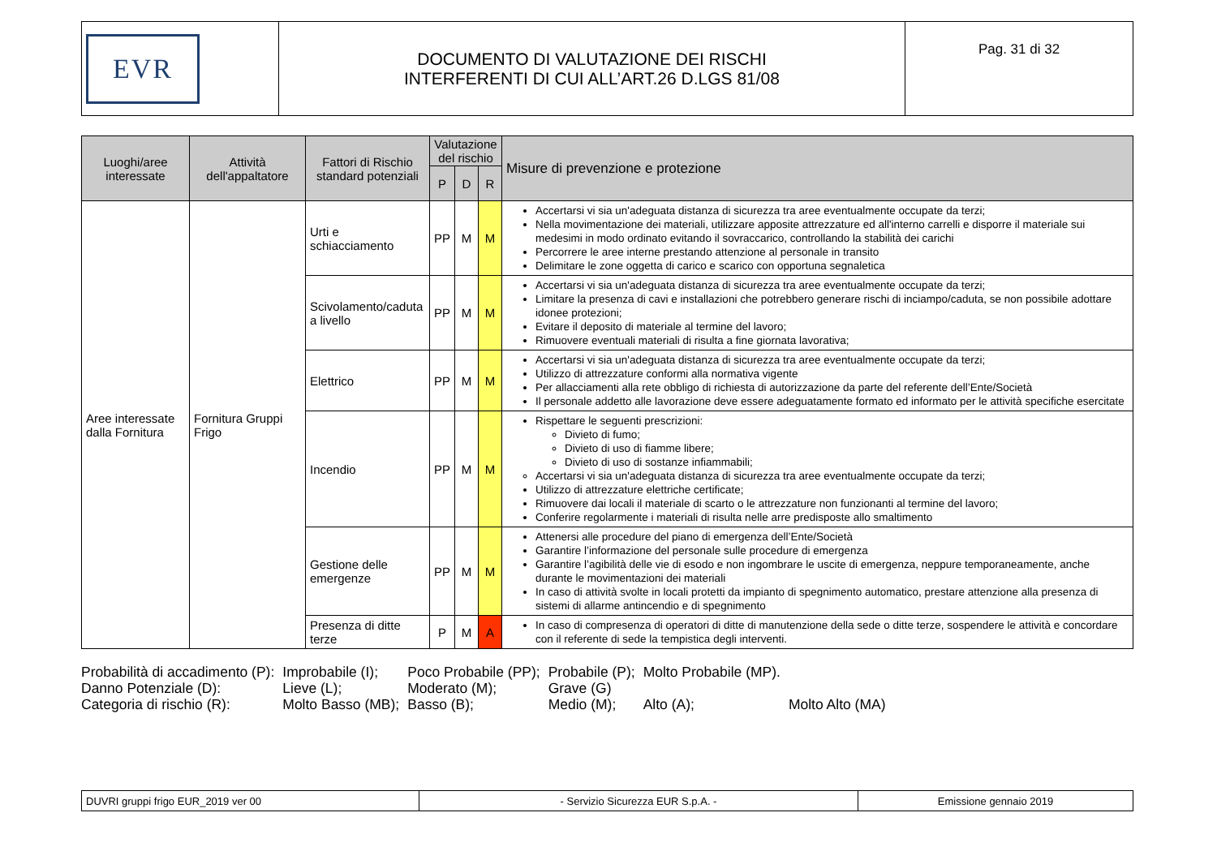| EVR | DOCUMENTO DI VALUTAZIONE DEI RISCHI INTERFERENTI DI CUI ALL’ART.26 D.LGS 81/08 | Pag. 31 di 32 |
| Luoghi/aree interessate | Attività dell'appaltatore | Fattori di Rischio standard potenziali | Valutazione del rischio | | | Misure di prevenzione e protezione |
| --- | --- | --- | --- | --- | --- | --- |
| | | | P | D | R | |
| Aree interessate dalla Fornitura | Fornitura Gruppi Frigo | Urti e schiacciamento | PP | M | M | Accertarsi vi sia un'adeguata distanza di sicurezza tra aree eventualmente occupate da terzi; Nella movimentazione dei materiali, utilizzare apposite attrezzature ed all'interno carrelli e disporre il materiale sui medesimi in modo ordinato evitando il sovraccarico, controllando la stabilità dei carichi Percorrere le aree interne prestando attenzione al personale in transito Delimitare le zone oggetta di carico e scarico con opportuna segnaletica |
| | | Scivolamento/caduta a livello | PP | M | M | Accertarsi vi sia un'adeguata distanza di sicurezza tra aree eventualmente occupate da terzi; Limitare la presenza di cavi e installazioni che potrebbero generare rischi di inciampo/caduta, se non possibile adottare idonee protezioni; Evitare il deposito di materiale al termine del lavoro; Rimuovere eventuali materiali di risulta a fine giornata lavorativa; |
| | | Elettrico | PP | M | M | Accertarsi vi sia un'adeguata distanza di sicurezza tra aree eventualmente occupate da terzi; Utilizzo di attrezzature conformi alla normativa vigente Per allacciamenti alla rete obbligo di richiesta di autorizzazione da parte del referente dell’Ente/Società Il personale addetto alle lavorazione deve essere adeguatamente formato ed informato per le attività specifiche esercitate |
| | | Incendio | PP | M | M | Rispettare le seguenti prescrizioni: Divieto di fumo; Divieto di uso di fiamme libere; Divieto di uso di sostanze infiammabili; Accertarsi vi sia un'adeguata distanza di sicurezza tra aree eventualmente occupate da terzi; Utilizzo di attrezzature elettriche certificate; Rimuovere dai locali il materiale di scarto o le attrezzature non funzionanti al termine del lavoro; Conferire regolarmente i materiali di risulta nelle arre predisposte allo smaltimento |
| | | Gestione delle emergenze | PP | M | M | Attenersi alle procedure del piano di emergenza dell’Ente/Società Garantire l’informazione del personale sulle procedure di emergenza Garantire l’agibilità delle vie di esodo e non ingombrare le uscite di emergenza, neppure temporaneamente, anche durante le movimentazioni dei materiali In caso di attività svolte in locali protetti da impianto di spegnimento automatico, prestare attenzione alla presenza di sistemi di allarme antincendio e di spegnimento |
| | | Presenza di ditte terze | P | M | A | In caso di compresenza di operatori di ditte di manutenzione della sede o ditte terze, sospendere le attività e concordare con il referente di sede la tempistica degli interventi. |
| Probabilità di accadimento (P): | Improbabile (I); | Poco Probabile (PP); | Probabile (P); | Molto Probabile (MP). | |
| Danno Potenziale (D): | Lieve (L); | Moderato (M); | Grave (G) | | |
| Categoria di rischio (R): | Molto Basso (MB); | Basso (B); | Medio (M); | Alto (A); | Molto Alto (MA) |
| DUVRI gruppi frigo EUR_2019 ver 00 | - Servizio Sicurezza EUR S.p.A. - | Emissione gennaio 2019 |